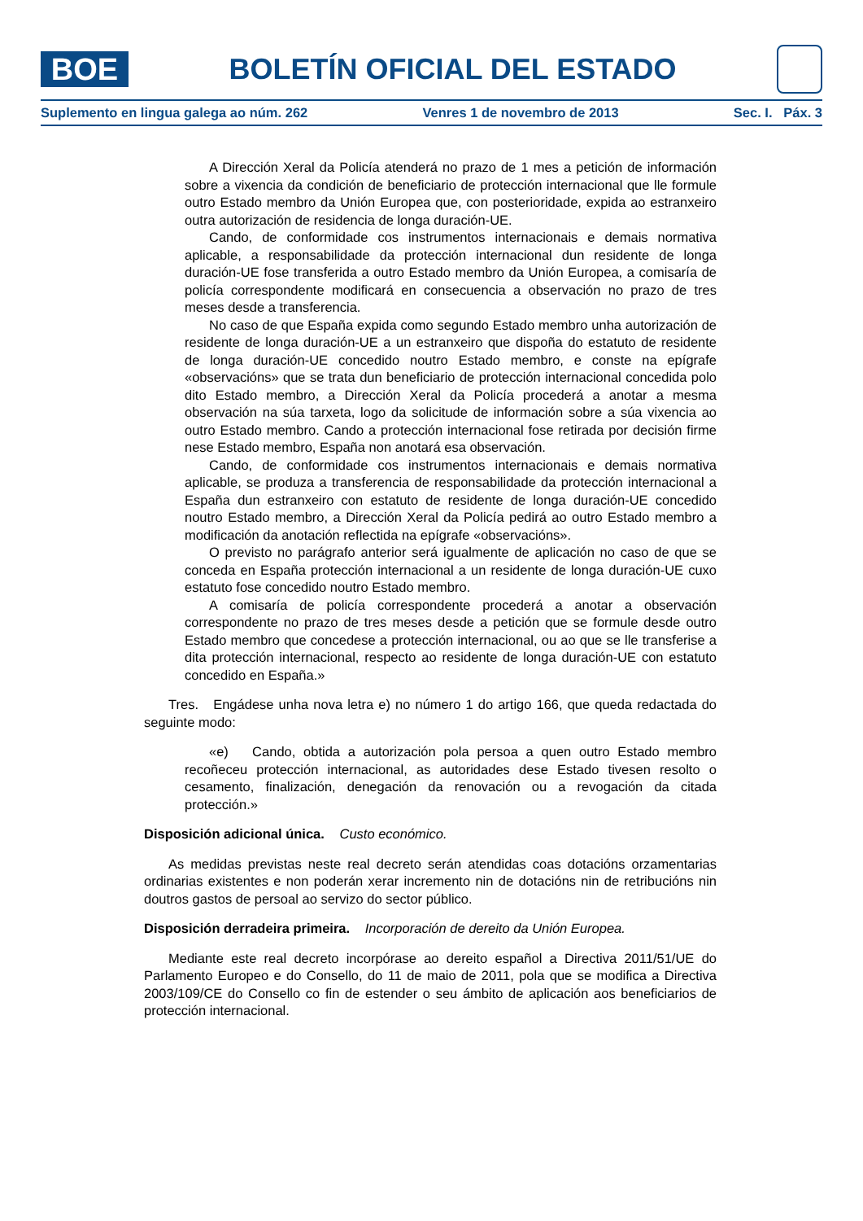BOE
BOLETÍN OFICIAL DEL ESTADO
Suplemento en lingua galega ao núm. 262 Venres 1 de novembro de 2013 Sec. I. Páx. 3
A Dirección Xeral da Policía atenderá no prazo de 1 mes a petición de información sobre a vixencia da condición de beneficiario de protección internacional que lle formule outro Estado membro da Unión Europea que, con posterioridade, expida ao estranxeiro outra autorización de residencia de longa duración-UE.
Cando, de conformidade cos instrumentos internacionais e demais normativa aplicable, a responsabilidade da protección internacional dun residente de longa duración-UE fose transferida a outro Estado membro da Unión Europea, a comisaría de policía correspondente modificará en consecuencia a observación no prazo de tres meses desde a transferencia.
No caso de que España expida como segundo Estado membro unha autorización de residente de longa duración-UE a un estranxeiro que dispoña do estatuto de residente de longa duración-UE concedido noutro Estado membro, e conste na epígrafe «observacións» que se trata dun beneficiario de protección internacional concedida polo dito Estado membro, a Dirección Xeral da Policía procederá a anotar a mesma observación na súa tarxeta, logo da solicitude de información sobre a súa vixencia ao outro Estado membro. Cando a protección internacional fose retirada por decisión firme nese Estado membro, España non anotará esa observación.
Cando, de conformidade cos instrumentos internacionais e demais normativa aplicable, se produza a transferencia de responsabilidade da protección internacional a España dun estranxeiro con estatuto de residente de longa duración-UE concedido noutro Estado membro, a Dirección Xeral da Policía pedirá ao outro Estado membro a modificación da anotación reflectida na epígrafe «observacións».
O previsto no parágrafo anterior será igualmente de aplicación no caso de que se conceda en España protección internacional a un residente de longa duración-UE cuxo estatuto fose concedido noutro Estado membro.
A comisaría de policía correspondente procederá a anotar a observación correspondente no prazo de tres meses desde a petición que se formule desde outro Estado membro que concedese a protección internacional, ou ao que se lle transferise a dita protección internacional, respecto ao residente de longa duración-UE con estatuto concedido en España.»
Tres. Engádese unha nova letra e) no número 1 do artigo 166, que queda redactada do seguinte modo:
«e) Cando, obtida a autorización pola persoa a quen outro Estado membro recoñeceu protección internacional, as autoridades dese Estado tivesen resolto o cesamento, finalización, denegación da renovación ou a revogación da citada protección.»
Disposición adicional única. Custo económico.
As medidas previstas neste real decreto serán atendidas coas dotacións orzamentarias ordinarias existentes e non poderán xerar incremento nin de dotacións nin de retribucións nin doutros gastos de persoal ao servizo do sector público.
Disposición derradeira primeira. Incorporación de dereito da Unión Europea.
Mediante este real decreto incorpórase ao dereito español a Directiva 2011/51/UE do Parlamento Europeo e do Consello, do 11 de maio de 2011, pola que se modifica a Directiva 2003/109/CE do Consello co fin de estender o seu ámbito de aplicación aos beneficiarios de protección internacional.